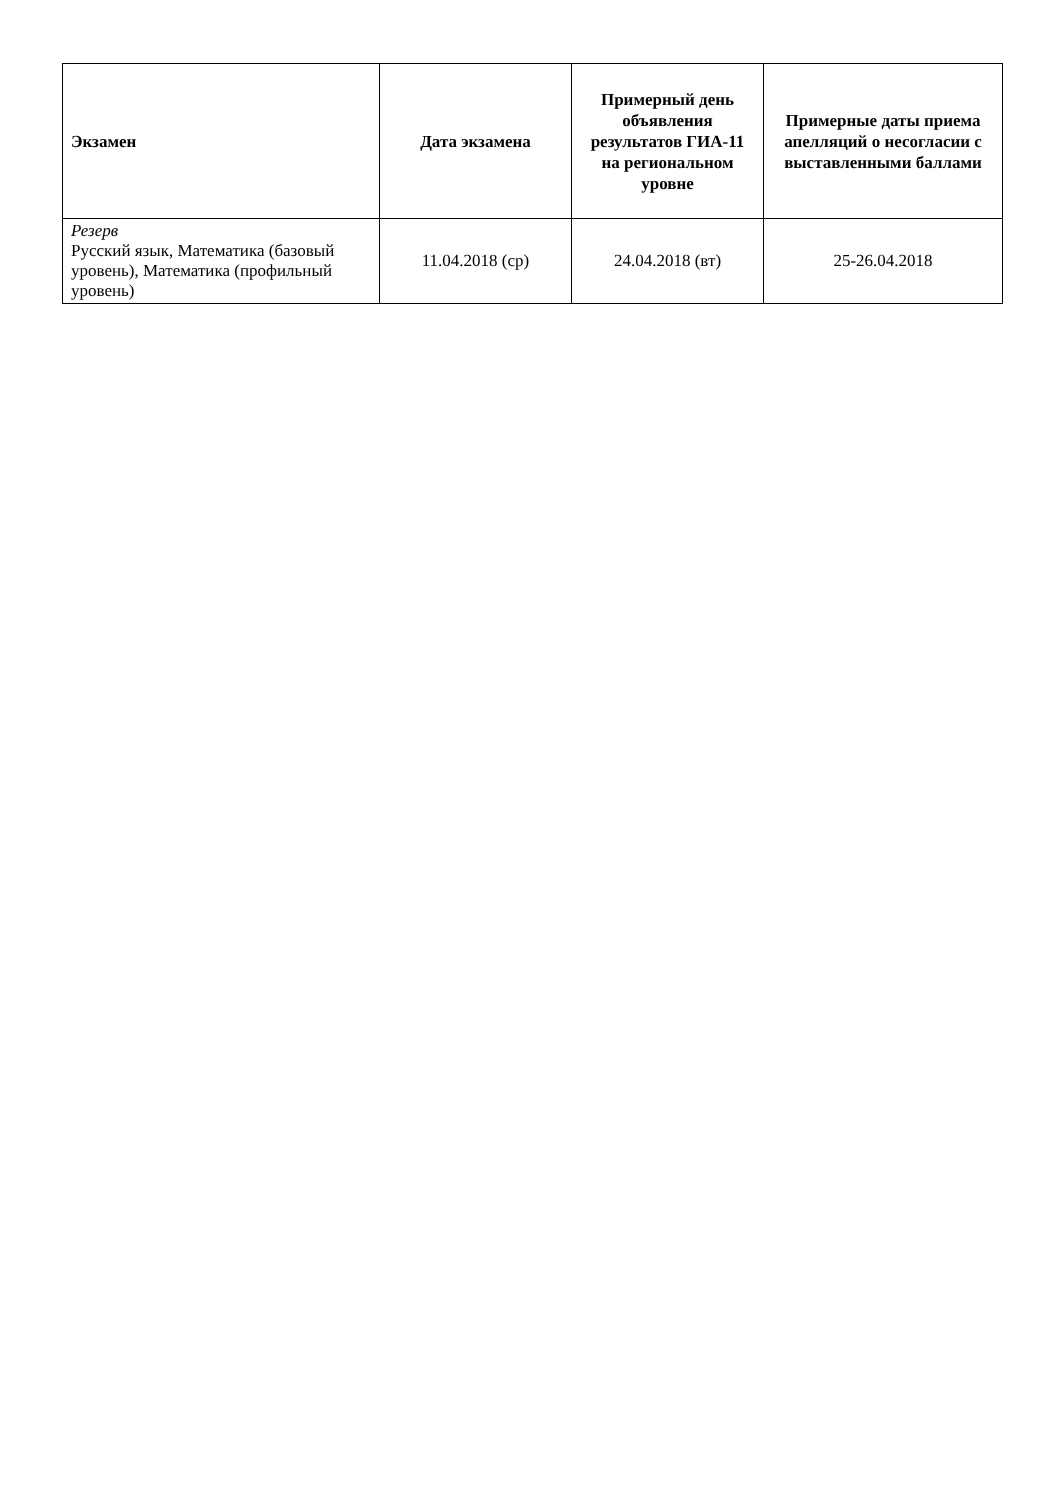| Экзамен | Дата экзамена | Примерный день объявления результатов ГИА-11 на региональном уровне | Примерные даты приема апелляций о несогласии с выставленными баллами |
| --- | --- | --- | --- |
| Резерв Русский язык, Математика (базовый уровень), Математика (профильный уровень) | 11.04.2018 (ср) | 24.04.2018 (вт) | 25-26.04.2018 |